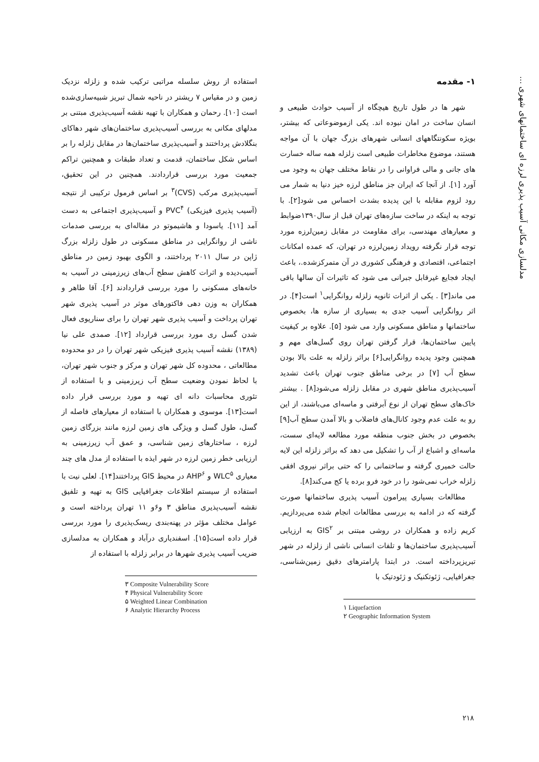مدلسازی مکانی آسیب پذیری لرزه ای ساختمانهای شهری ...
۱- مقدمه
شهر ها در طول تاریخ هیچگاه از آسیب حوادث طبیعی و انسان ساخت در امان نبوده اند. یکی ازموضوعاتی که بیشتر، بویژه سکونتگاههای انسانی شهرهای بزرگ جهان با آن مواجه هستند، موضوع مخاطرات طبیعی است زلزله همه ساله خسارت های جانی و مالی فراوانی را در نقاط مختلف جهان به وجود می آورد [۱]. از آنجا که ایران جز مناطق لرزه خیز دنیا به شمار می رود لزوم مقابله با این پدیده بشدت احساس می شود[۲]. با توجه به اینکه در ساخت سازه‌های تهران قبل از سال۱۳۹۰ضوابط و معیارهای مهندسی، برای مقاومت در مقابل زمین‌لرزه مورد توجه قرار نگرفته رویداد زمین‌لرزه در تهران، که عمده امکانات اجتماعی، اقتصادی و فرهنگی کشوری در آن متمرکزشده.، باعث ایجاد فجایع غیرقابل جبرانی می شود که تاثیرات آن سالها باقی می ماند[۳] . یکی از اثرات ثانویه زلزله روانگرایی<sup>۱</sup> است[۴]. در اثر روانگرایی آسیب جدی به بسیاری از سازه ها، بخصوص ساختمانها و مناطق مسکونی وارد می شود [۵]. علاوه بر کیفیت پایین ساختمان‌ها، قرار گرفتن تهران روی گسل‌های مهم و همچنین وجود پدیده روانگرایی[۶] براثر زلزله به علت بالا بودن سطح آب [۷] در برخی مناطق جنوب تهران باعث تشدید آسیب‌پذیری مناطق شهری در مقابل زلزله می‌شود[۸] . بیشتر خاک‌های سطح تهران از نوع آبرفتی و ماسه‌ای می‌باشند، از این رو به علت عدم وجود کانال‌های فاضلاب و بالا آمدن سطح آب[۹] بخصوص در بخش جنوب منطقه مورد مطالعه لایه‌ای سست، ماسه‌ای و اشباع از آب را تشکیل می دهد که براثر زلزله این لایه حالت خمیری گرفته و ساختمانی را که حتی براثر نیروی افقی زلزله خراب نمی‌شود را در خود فرو برده یا کج می‌کند[۸].
مطالعات بسیاری پیرامون آسیب پذیری ساختمانها صورت گرفته که در ادامه به بررسی مطالعات انجام شده می‌پردازیم. کریم زاده و همکاران در روشی مبتنی بر GIS<sup>۲</sup> به ارزیابی آسیب‌پذیری ساختمان‌ها و تلفات انسانی ناشی از زلزله در شهر تبریزپرداخته است. در ابتدا پارامترهای دقیق زمین‌شناسی، جغرافیایی، ژئوتکنیک و ژئودتیک با
۱ Liquefaction
۲ Geographic Information System
استفاده از روش سلسله مراتبی ترکیب شده و زلزله نزدیک زمین و در مقیاس ۷ ریشتر در ناحیه شمال تبریز شبیه‌سازی‌شده است [۱۰]. رحمان و همکاران با تهیه نقشه آسیب‌پذیری مبتنی بر مدلهای مکانی به بررسی آسیب‌پذیری ساختمان‌های شهر دهاکای بنگلادش پرداختند و آسیب‌پذیری ساختمان‌ها در مقابل زلزله را بر اساس شکل ساختمان، قدمت و تعداد طبقات و همچنین تراکم جمعیت مورد بررسی قراردادند. همچنین در این تحقیق، آسیب‌پذیری مرکب (CVS)<sup>۳</sup> بر اساس فرمول ترکیبی از نتیجه (آسیب پذیری فیزیکی) PVC<sup>۴</sup> و آسیب‌پذیری اجتماعی به دست آمد [۱۱]. یاسودا و هاشیموتو در مقاله‌ای به بررسی صدمات ناشی از روانگرایی در مناطق مسکونی در طول زلزله بزرگ ژاپن در سال ۲۰۱۱ پرداختند، و الگوی بهبود زمین در مناطق آسیب‌دیده و اثرات کاهش سطح آب‌های زیرزمینی در آسیب به خانه‌های مسکونی را مورد بررسی قراردادند [۶]. آقا طاهر و همکاران به وزن دهی فاکتورهای موثر در آسیب پذیری شهر تهران پرداخت و آسیب پذیری شهر تهران را برای سناریوی فعال شدن گسل ری مورد بررسی قرارداد [۱۲]. صمدی علی نیا (۱۳۸۹) نقشه آسیب پذیری فیزیکی شهر تهران را در دو محدوده مطالعاتی ، محدوده کل شهر تهران و مرکز و جنوب شهر تهران، با لحاظ نمودن وضعیت سطح آب زیرزمینی و با استفاده از تئوری محاسبات دانه ای تهیه و مورد بررسی قرار داده است[۱۳]. موسوی و همکاران با استفاده از معیارهای فاصله از گسل، طول گسل و ویژگی های زمین لرزه مانند بزرگای زمین لرزه ، ساختارهای زمین شناسی، و عمق آب زیرزمینی به ارزیابی خطر زمین لرزه در شهر ایذه با استفاده از مدل های چند معیاری WLC<sup>۵</sup> و AHP<sup>۶</sup> در محیط GIS پرداختند[۱۴]. لعلی نیت با استفاده از سیستم اطلاعات جغرافیایی GIS به تهیه و تلفیق نقشه آسیب‌پذیری مناطق ۳ و۶و ۱۱ تهران پرداخته است و عوامل مختلف مؤثر در پهنه‌بندی ریسک‌پذیری را مورد بررسی قرار داده است[۱۵]. اسفندیاری درآباد و همکاران به مدلسازی ضریب آسیب پذیری شهرها در برابر زلزله با استفاده از
۳ Composite Vulnerability Score
۴ Physical Vulnerability Score
۵ Weighted Linear Combination
۶ Analytic Hierarchy Process
۲۱۸